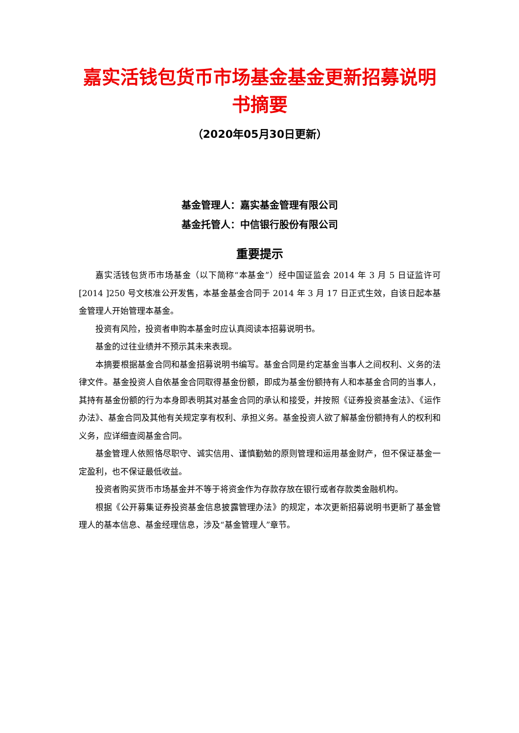嘉实活钱包货币市场基金基金更新招募说明书摘要
（2020年05月30日更新）
基金管理人：嘉实基金管理有限公司
基金托管人：中信银行股份有限公司
重要提示
嘉实活钱包货币市场基金（以下简称“本基金”）经中国证监会 2014 年 3 月 5 日证监许可[2014 ]250 号文核准公开发售，本基金基金合同于 2014 年 3 月 17 日正式生效，自该日起本基金管理人开始管理本基金。
投资有风险，投资者申购本基金时应认真阅读本招募说明书。
基金的过往业绩并不预示其未来表现。
本摘要根据基金合同和基金招募说明书编写。基金合同是约定基金当事人之间权利、义务的法律文件。基金投资人自依基金合同取得基金份额，即成为基金份额持有人和本基金合同的当事人，其持有基金份额的行为本身即表明其对基金合同的承认和接受，并按照《证券投资基金法》、《运作办法》、基金合同及其他有关规定享有权利、承担义务。基金投资人欲了解基金份额持有人的权利和义务，应详细查阅基金合同。
基金管理人依照恪尽职守、诚实信用、谨慎勤勉的原则管理和运用基金财产，但不保证基金一定盈利，也不保证最低收益。
投资者购买货币市场基金并不等于将资金作为存款存放在银行或者存款类金融机构。
根据《公开募集证券投资基金信息披露管理办法》的规定，本次更新招募说明书更新了基金管理人的基本信息、基金经理信息，涉及“基金管理人”章节。